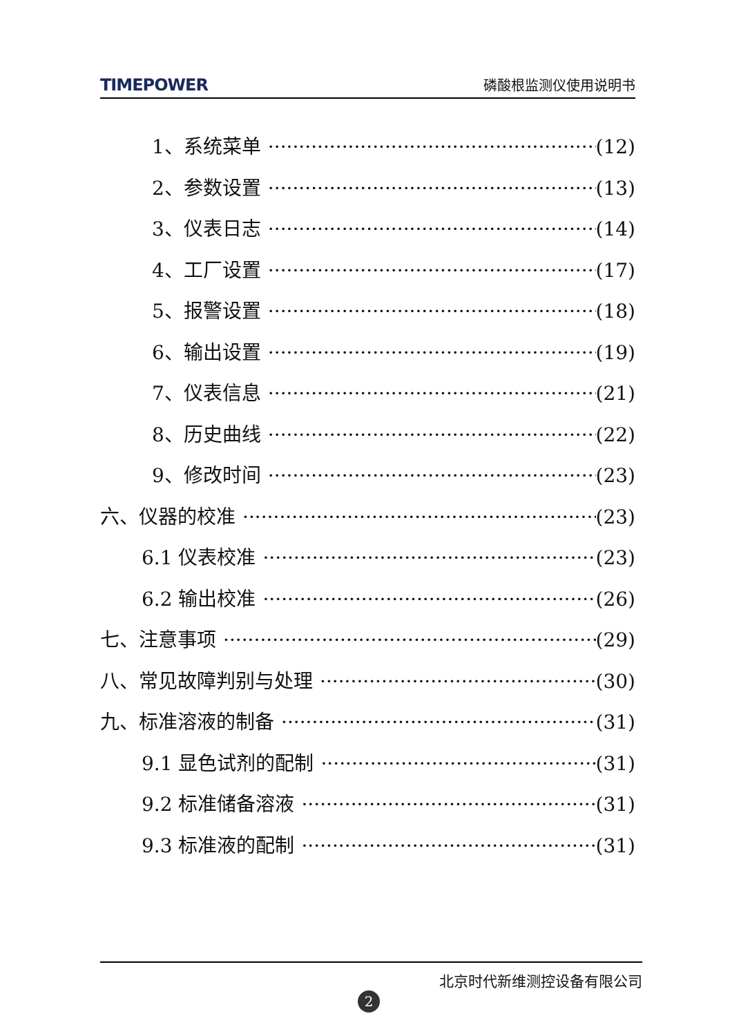TIMEPOWER 磷酸根监测仪使用说明书
1、系统菜单 (12)
2、参数设置 (13)
3、仪表日志 (14)
4、工厂设置 (17)
5、报警设置 (18)
6、输出设置 (19)
7、仪表信息 (21)
8、历史曲线 (22)
9、修改时间 (23)
六、仪器的校准 (23)
6.1 仪表校准 (23)
6.2 输出校准 (26)
七、注意事项 (29)
八、常见故障判别与处理 (30)
九、标准溶液的制备 (31)
9.1 显色试剂的配制 (31)
9.2 标准储备溶液 (31)
9.3 标准液的配制 (31)
北京时代新维测控设备有限公司
2